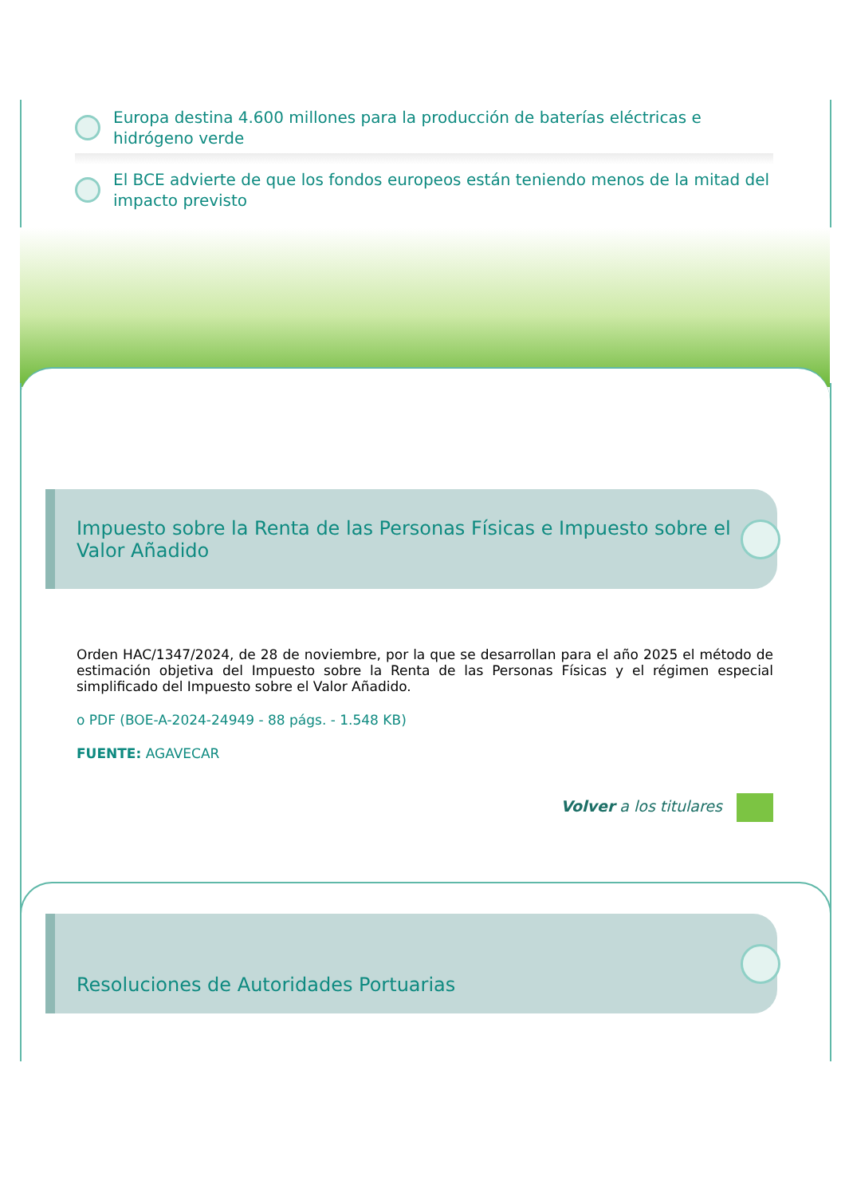Europa destina 4.600 millones para la producción de baterías eléctricas e hidrógeno verde
El BCE advierte de que los fondos europeos están teniendo menos de la mitad del impacto previsto
Impuesto sobre la Renta de las Personas Físicas e Impuesto sobre el Valor Añadido
Orden HAC/1347/2024, de 28 de noviembre, por la que se desarrollan para el año 2025 el método de estimación objetiva del Impuesto sobre la Renta de las Personas Físicas y el régimen especial simplificado del Impuesto sobre el Valor Añadido.
o PDF (BOE-A-2024-24949 - 88 págs. - 1.548 KB)
FUENTE: AGAVECAR
Volver a los titulares
Resoluciones de Autoridades Portuarias